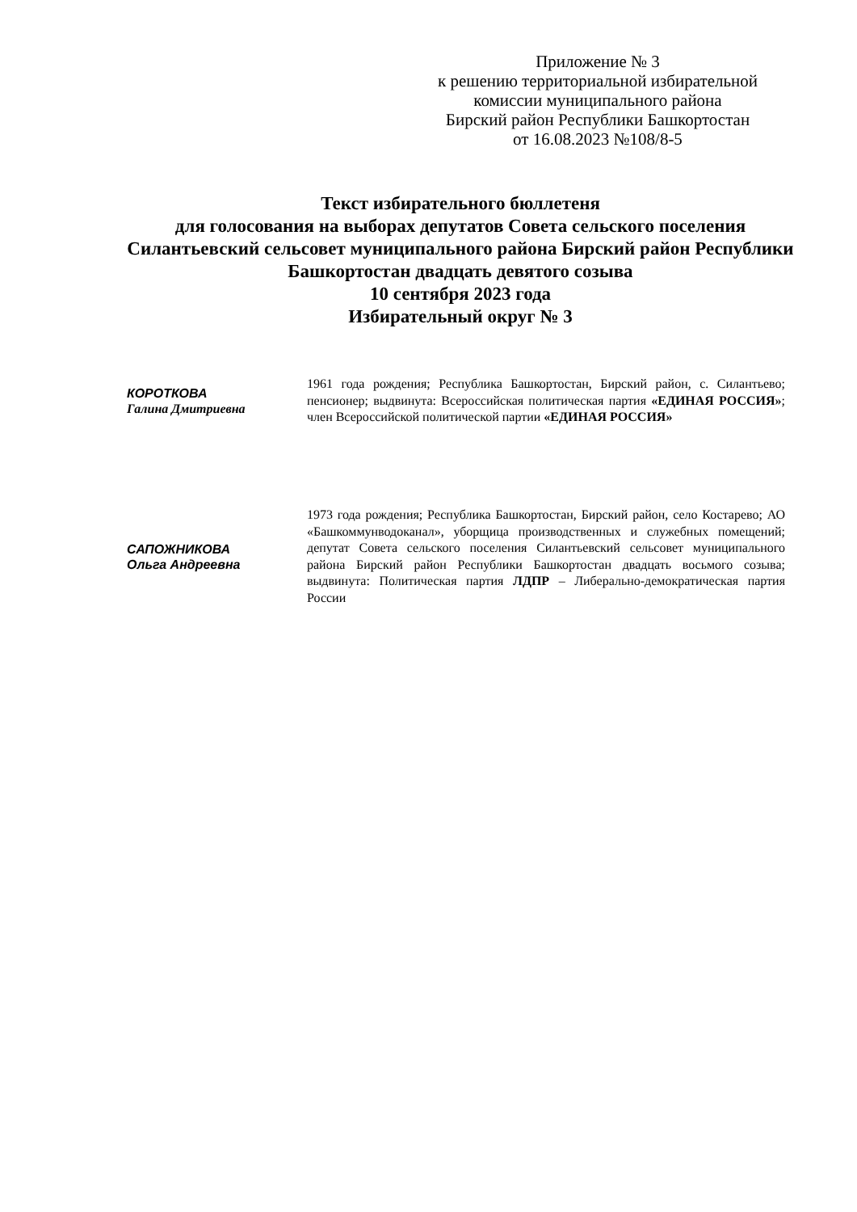Приложение № 3
к решению территориальной избирательной
комиссии муниципального района
Бирский район Республики Башкортостан
от 16.08.2023 №108/8-5
Текст избирательного бюллетеня
для голосования на выборах депутатов Совета сельского поселения
Силантьевский сельсовет муниципального района Бирский район Республики
Башкортостан двадцать девятого созыва
10 сентября 2023 года
Избирательный округ № 3
КОРОТКОВА
Галина Дмитриевна
1961 года рождения; Республика Башкортостан, Бирский район, с. Силантьево; пенсионер; выдвинута: Всероссийская политическая партия «ЕДИНАЯ РОССИЯ»; член Всероссийской политической партии «ЕДИНАЯ РОССИЯ»
САПОЖНИКОВА
Ольга Андреевна
1973 года рождения; Республика Башкортостан, Бирский район, село Костарево; АО «Башкоммунводоканал», уборщица производственных и служебных помещений; депутат Совета сельского поселения Силантьевский сельсовет муниципального района Бирский район Республики Башкортостан двадцать восьмого созыва; выдвинута: Политическая партия ЛДПР – Либерально-демократическая партия России